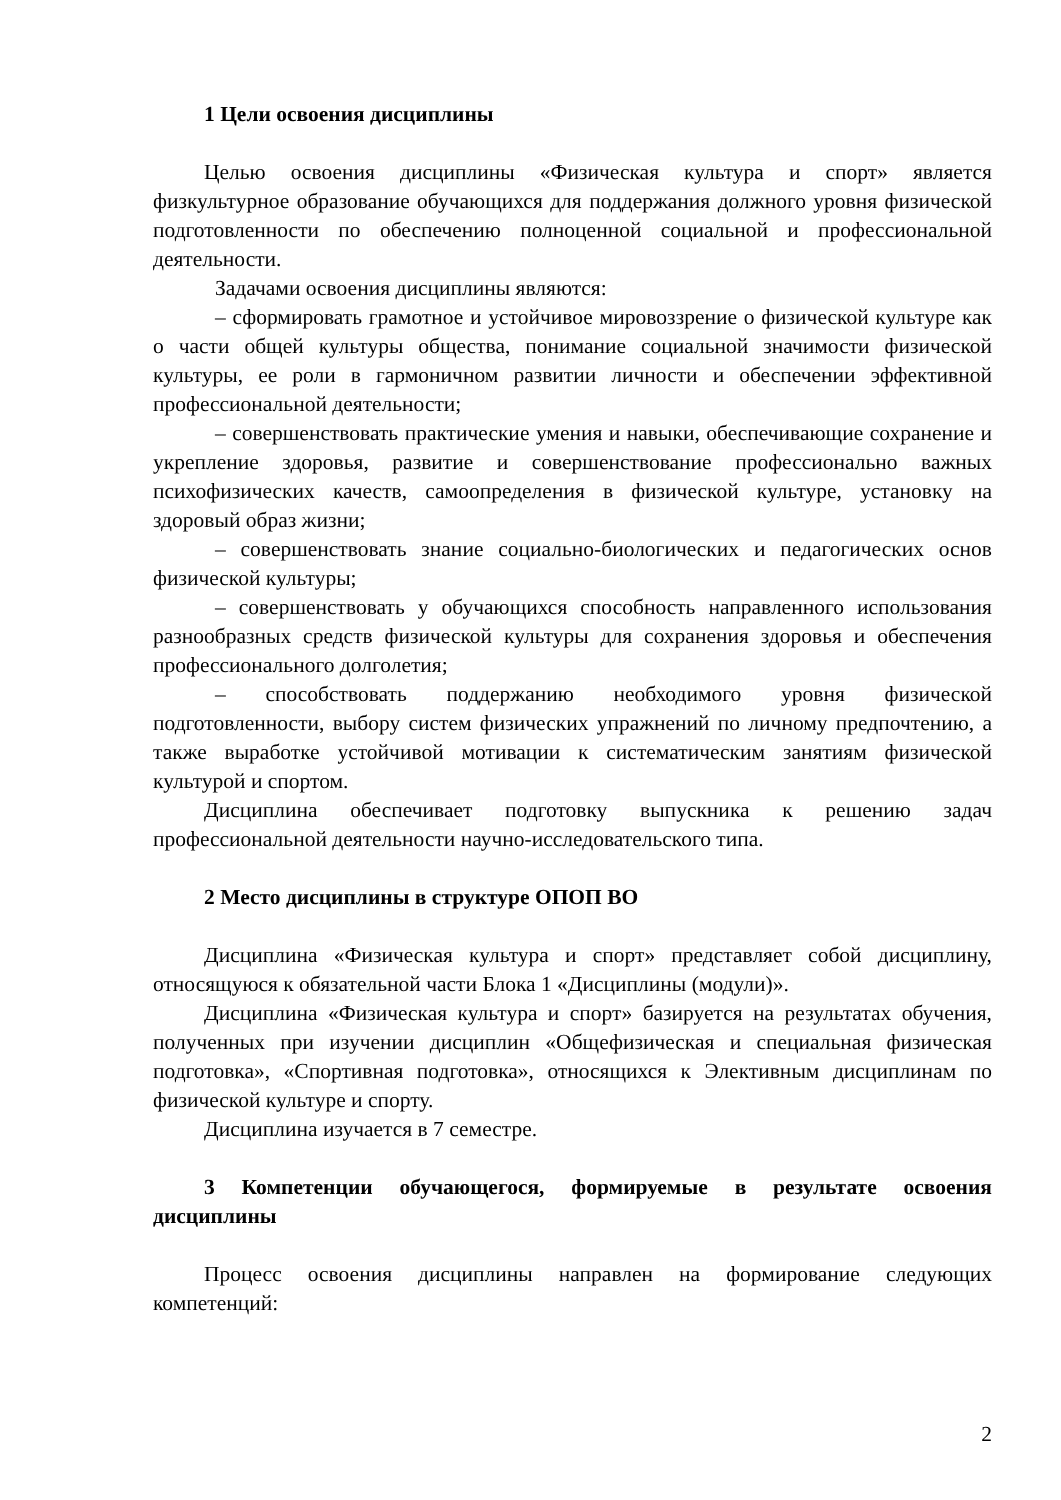1 Цели освоения дисциплины
Целью освоения дисциплины «Физическая культура и спорт» является физкультурное образование обучающихся для поддержания должного уровня физической подготовленности по обеспечению полноценной социальной и профессиональной деятельности.
Задачами освоения дисциплины являются:
– сформировать грамотное и устойчивое мировоззрение о физической культуре как о части общей культуры общества, понимание социальной значимости физической культуры, ее роли в гармоничном развитии личности и обеспечении эффективной профессиональной деятельности;
– совершенствовать практические умения и навыки, обеспечивающие сохранение и укрепление здоровья, развитие и совершенствование профессионально важных психофизических качеств, самоопределения в физической культуре, установку на здоровый образ жизни;
– совершенствовать знание социально-биологических и педагогических основ физической культуры;
– совершенствовать у обучающихся способность направленного использования разнообразных средств физической культуры для сохранения здоровья и обеспечения профессионального долголетия;
– способствовать поддержанию необходимого уровня физической подготовленности, выбору систем физических упражнений по личному предпочтению, а также выработке устойчивой мотивации к систематическим занятиям физической культурой и спортом.
Дисциплина обеспечивает подготовку выпускника к решению задач профессиональной деятельности научно-исследовательского типа.
2 Место дисциплины в структуре ОПОП ВО
Дисциплина «Физическая культура и спорт» представляет собой дисциплину, относящуюся к обязательной части Блока 1 «Дисциплины (модули)».
Дисциплина «Физическая культура и спорт» базируется на результатах обучения, полученных при изучении дисциплин «Общефизическая и специальная физическая подготовка», «Спортивная подготовка», относящихся к Элективным дисциплинам по физической культуре и спорту.
Дисциплина изучается в 7 семестре.
3 Компетенции обучающегося, формируемые в результате освоения дисциплины
Процесс освоения дисциплины направлен на формирование следующих компетенций:
2